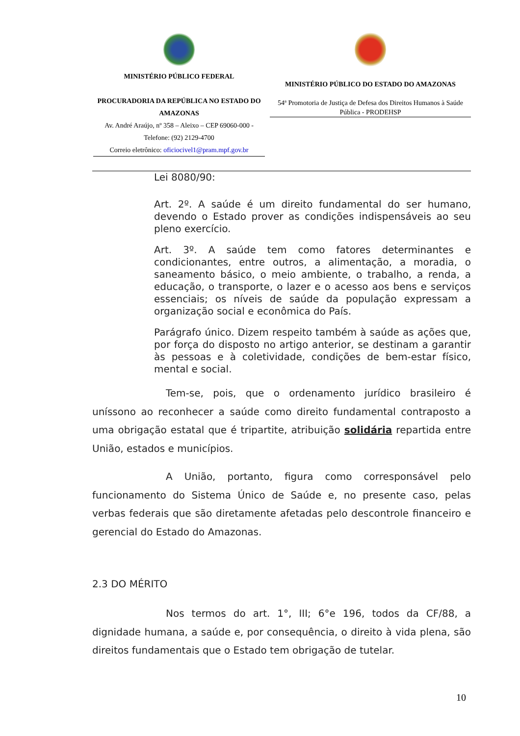MINISTÉRIO PÚBLICO FEDERAL
PROCURADORIA DA REPÚBLICA NO ESTADO DO AMAZONAS
Av. André Araújo, nº 358 – Aleixo – CEP 69060-000 - Telefone: (92) 2129-4700
Correio eletrônico: oficiocivel1@pram.mpf.gov.br
MINISTÉRIO PÚBLICO DO ESTADO DO AMAZONAS
54ª Promotoria de Justiça de Defesa dos Direitos Humanos à Saúde Pública - PRODEHSP
Lei 8080/90:
Art. 2º. A saúde é um direito fundamental do ser humano, devendo o Estado prover as condições indispensáveis ao seu pleno exercício.
Art. 3º. A saúde tem como fatores determinantes e condicionantes, entre outros, a alimentação, a moradia, o saneamento básico, o meio ambiente, o trabalho, a renda, a educação, o transporte, o lazer e o acesso aos bens e serviços essenciais; os níveis de saúde da população expressam a organização social e econômica do País.
Parágrafo único. Dizem respeito também à saúde as ações que, por força do disposto no artigo anterior, se destinam a garantir às pessoas e à coletividade, condições de bem-estar físico, mental e social.
Tem-se, pois, que o ordenamento jurídico brasileiro é uníssono ao reconhecer a saúde como direito fundamental contraposto a uma obrigação estatal que é tripartite, atribuição solidária repartida entre União, estados e municípios.
A União, portanto, figura como corresponsável pelo funcionamento do Sistema Único de Saúde e, no presente caso, pelas verbas federais que são diretamente afetadas pelo descontrole financeiro e gerencial do Estado do Amazonas.
2.3 DO MÉRITO
Nos termos do art. 1°, III; 6°e 196, todos da CF/88, a dignidade humana, a saúde e, por consequência, o direito à vida plena, são direitos fundamentais que o Estado tem obrigação de tutelar.
10